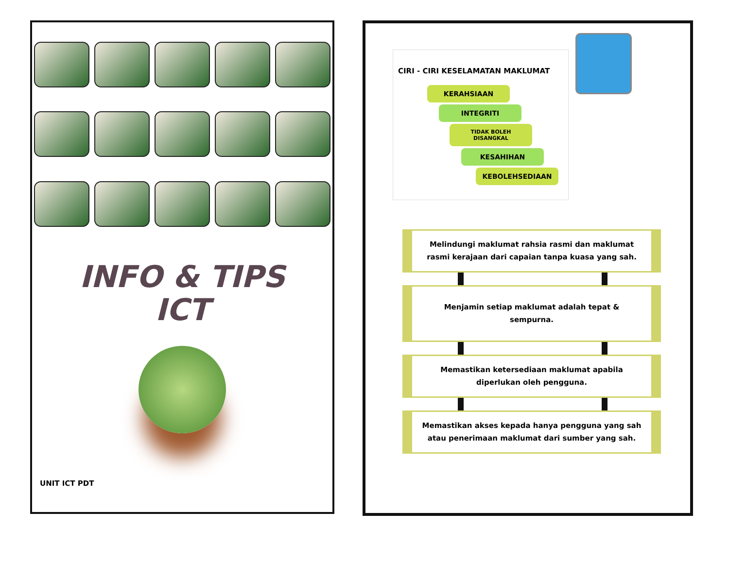INFO & TIPS
ICT
UNIT ICT PDT
CIRI - CIRI KESELAMATAN MAKLUMAT
KERAHSIAAN
INTEGRITI
TIDAK BOLEH DISANGKAL
KESAHIHAN
KEBOLEHSEDIAAN
Melindungi maklumat rahsia rasmi dan maklumat rasmi kerajaan dari capaian tanpa kuasa yang sah.
Menjamin setiap maklumat adalah tepat & sempurna.
Memastikan ketersediaan maklumat apabila diperlukan oleh pengguna.
Memastikan akses kepada hanya pengguna yang sah atau penerimaan maklumat dari sumber yang sah.